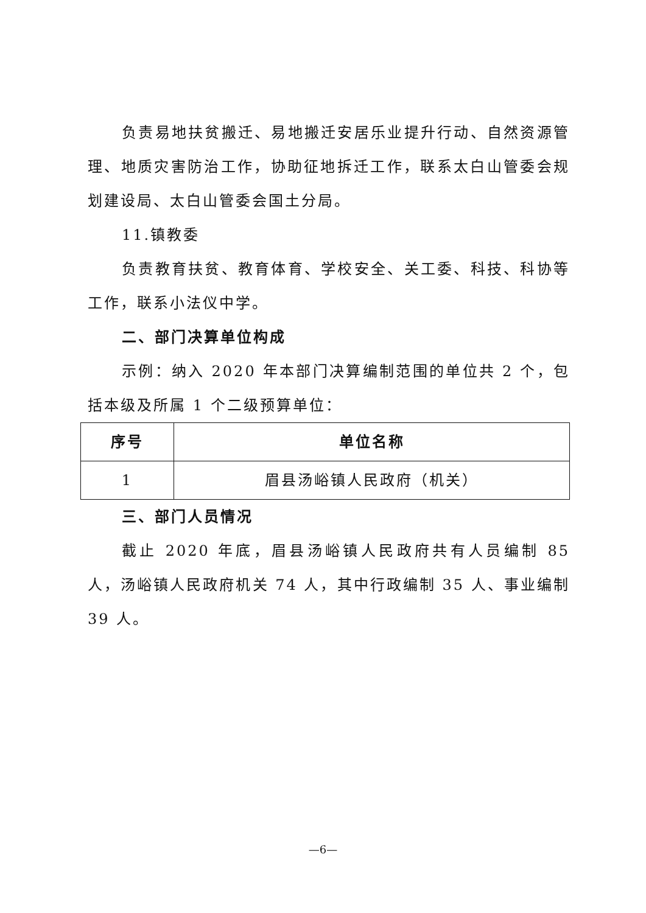负责易地扶贫搬迁、易地搬迁安居乐业提升行动、自然资源管理、地质灾害防治工作，协助征地拆迁工作，联系太白山管委会规划建设局、太白山管委会国土分局。
11.镇教委
负责教育扶贫、教育体育、学校安全、关工委、科技、科协等工作，联系小法仪中学。
二、部门决算单位构成
示例：纳入 2020 年本部门决算编制范围的单位共 2 个，包括本级及所属 1 个二级预算单位：
| 序号 | 单位名称 |
| --- | --- |
| 1 | 眉县汤峪镇人民政府（机关） |
三、部门人员情况
截止 2020 年底，眉县汤峪镇人民政府共有人员编制 85 人，汤峪镇人民政府机关 74 人，其中行政编制 35 人、事业编制 39 人。
—6—